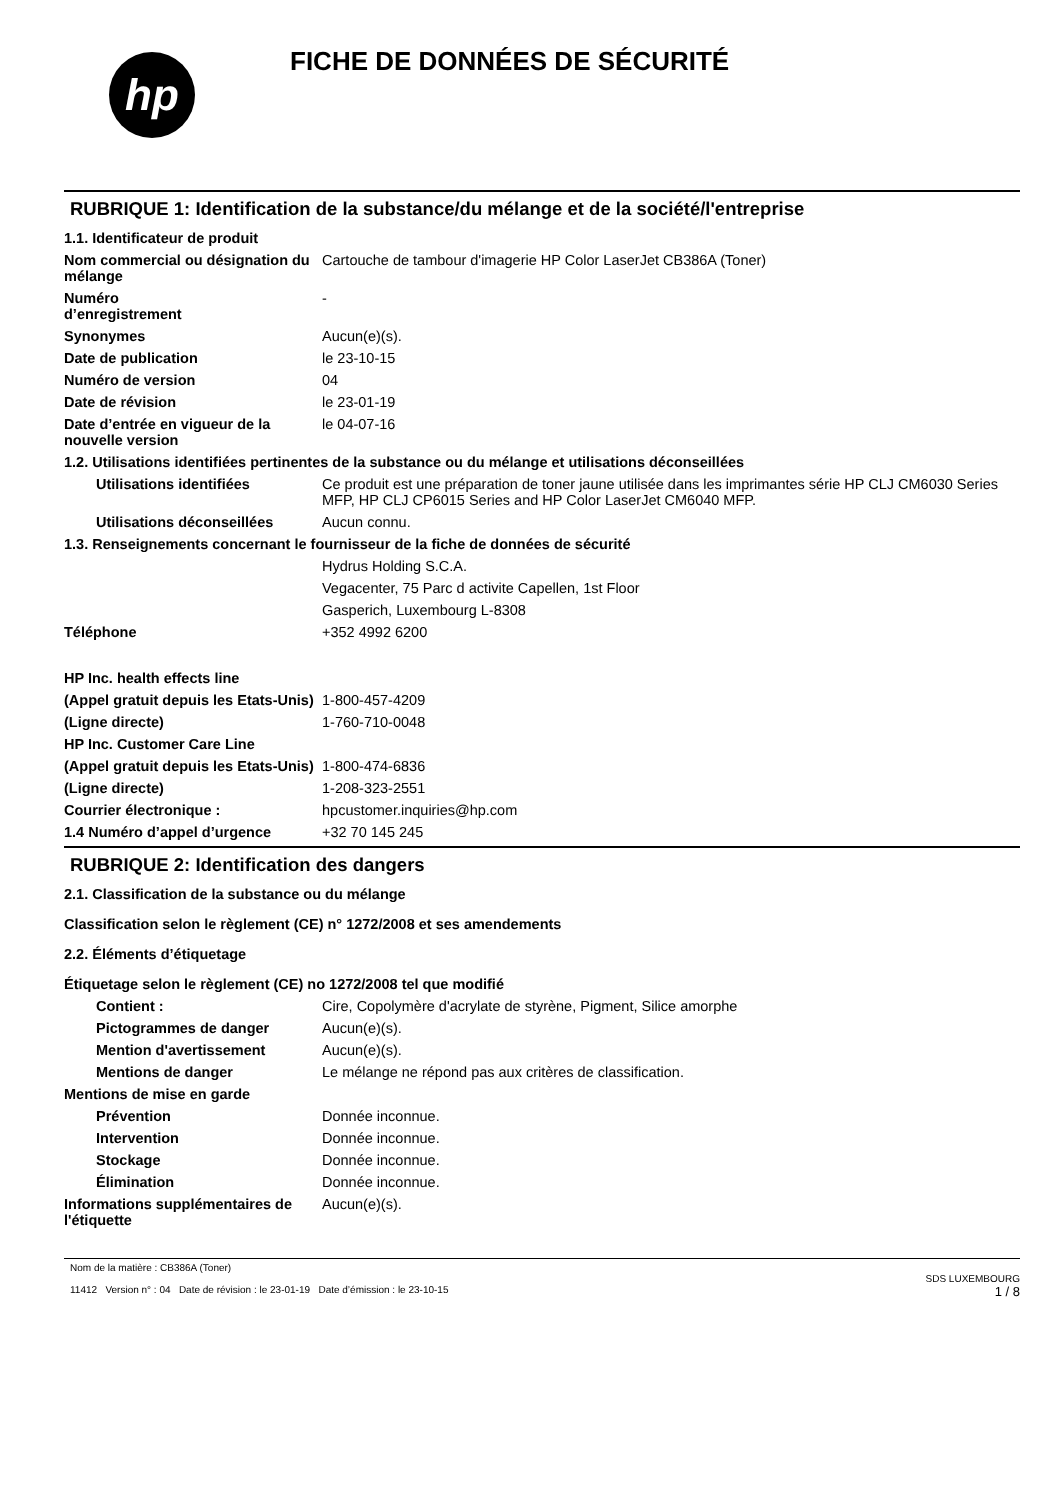hp
FICHE DE DONNÉES DE SÉCURITÉ
RUBRIQUE 1: Identification de la substance/du mélange et de la société/l'entreprise
1.1. Identificateur de produit
Nom commercial ou désignation du mélange
Cartouche de tambour d'imagerie HP Color LaserJet CB386A (Toner)
Numéro
d’enregistrement
-
Synonymes Aucun(e)(s).
Date de publication le 23-10-15
Numéro de version 04
Date de révision le 23-01-19
Date d’entrée en vigueur de la nouvelle version
le 04-07-16
1.2. Utilisations identifiées pertinentes de la substance ou du mélange et utilisations déconseillées
Utilisations identifiées Ce produit est une préparation de toner jaune utilisée dans les imprimantes série HP CLJ CM6030 Series MFP, HP CLJ CP6015 Series and HP Color LaserJet CM6040 MFP.
Utilisations déconseillées
Aucun connu.
1.3. Renseignements concernant le fournisseur de la fiche de données de sécurité
Hydrus Holding S.C.A.
Vegacenter, 75 Parc d activite Capellen, 1st Floor
Gasperich, Luxembourg L-8308
Téléphone +352 4992 6200
HP Inc. health effects line
(Appel gratuit depuis les Etats-Unis)
1-800-457-4209
(Ligne directe) 1-760-710-0048
HP Inc. Customer Care Line
(Appel gratuit depuis les Etats-Unis)
1-800-474-6836
(Ligne directe) 1-208-323-2551
Courrier électronique : hpcustomer.inquiries@hp.com
1.4 Numéro d’appel d’urgence +32 70 145 245
RUBRIQUE 2: Identification des dangers
2.1. Classification de la substance ou du mélange
Classification selon le règlement (CE) n° 1272/2008 et ses amendements
2.2. Éléments d’étiquetage
Étiquetage selon le règlement (CE) no 1272/2008 tel que modifié
Contient : Cire, Copolymère d'acrylate de styrène, Pigment, Silice amorphe
Pictogrammes de danger Aucun(e)(s).
Mention d'avertissement Aucun(e)(s).
Mentions de danger Le mélange ne répond pas aux critères de classification.
Mentions de mise en garde
Prévention Donnée inconnue.
Intervention Donnée inconnue.
Stockage Donnée inconnue.
Élimination Donnée inconnue.
Informations supplémentaires de l'étiquette
Aucun(e)(s).
Nom de la matière : CB386A (Toner)
11412 Version n° : 04 Date de révision : le 23-01-19 Date d’émission : le 23-10-15
SDS LUXEMBOURG
1 / 8